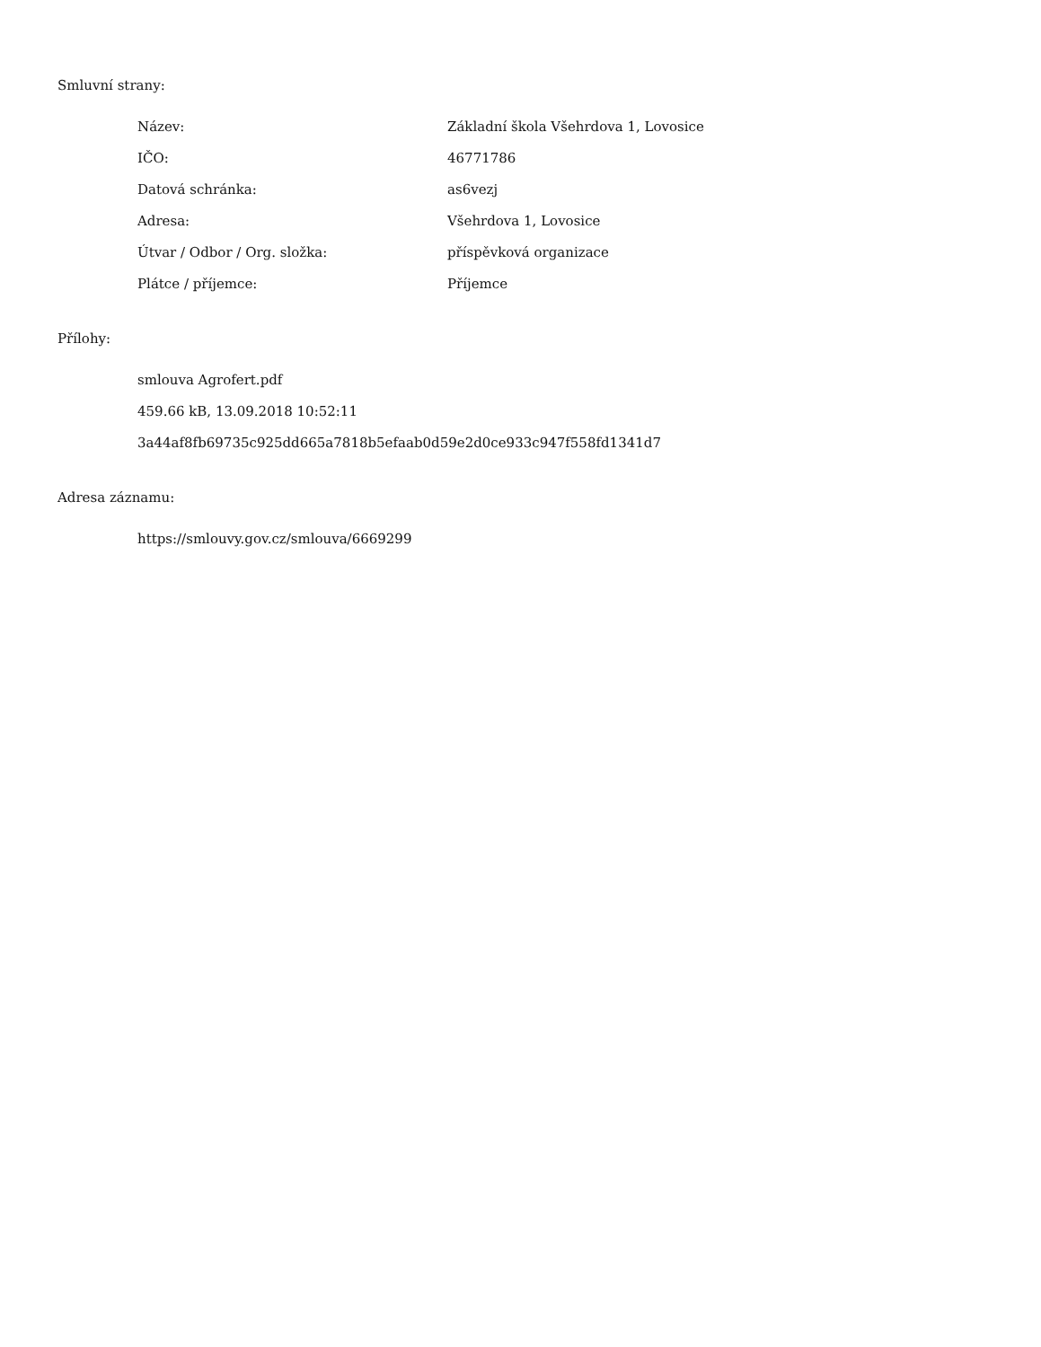Smluvní strany:
| Název: | Základní škola Všehrdova 1, Lovosice |
| IČO: | 46771786 |
| Datová schránka: | as6vezj |
| Adresa: | Všehrdova 1, Lovosice |
| Útvar / Odbor / Org. složka: | příspěvková organizace |
| Plátce / příjemce: | Příjemce |
Přílohy:
smlouva Agrofert.pdf
459.66 kB, 13.09.2018 10:52:11
3a44af8fb69735c925dd665a7818b5efaab0d59e2d0ce933c947f558fd1341d7
Adresa záznamu:
https://smlouvy.gov.cz/smlouva/6669299